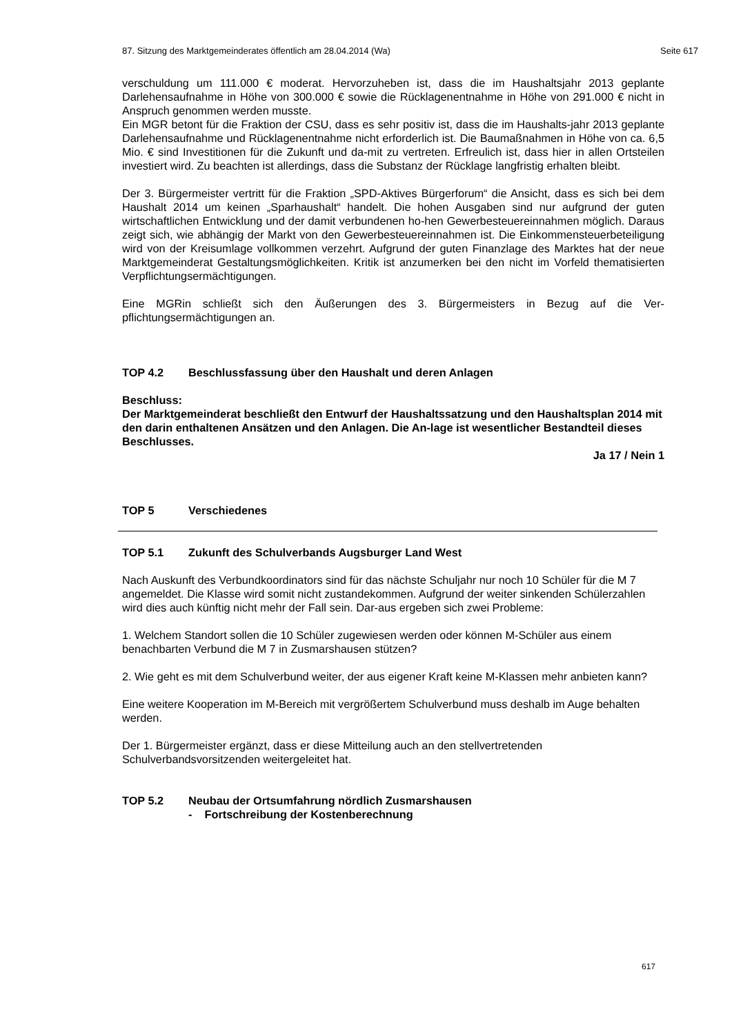87. Sitzung des Marktgemeinderates öffentlich am 28.04.2014 (Wa) Seite 617
verschuldung um 111.000 € moderat. Hervorzuheben ist, dass die im Haushaltsjahr 2013 geplante Darlehensaufnahme in Höhe von 300.000 € sowie die Rücklagenentnahme in Höhe von 291.000 € nicht in Anspruch genommen werden musste.
Ein MGR betont für die Fraktion der CSU, dass es sehr positiv ist, dass die im Haushalts-jahr 2013 geplante Darlehensaufnahme und Rücklagenentnahme nicht erforderlich ist. Die Baumaßnahmen in Höhe von ca. 6,5 Mio. € sind Investitionen für die Zukunft und da-mit zu vertreten. Erfreulich ist, dass hier in allen Ortsteilen investiert wird. Zu beachten ist allerdings, dass die Substanz der Rücklage langfristig erhalten bleibt.
Der 3. Bürgermeister vertritt für die Fraktion „SPD-Aktives Bürgerforum“ die Ansicht, dass es sich bei dem Haushalt 2014 um keinen „Sparhaushalt“ handelt. Die hohen Ausgaben sind nur aufgrund der guten wirtschaftlichen Entwicklung und der damit verbundenen ho-hen Gewerbesteuereinnahmen möglich. Daraus zeigt sich, wie abhängig der Markt von den Gewerbesteuereinnahmen ist. Die Einkommensteuerbeteiligung wird von der Kreisumlage vollkommen verzehrt. Aufgrund der guten Finanzlage des Marktes hat der neue Marktgemeinderat Gestaltungsmöglichkeiten. Kritik ist anzumerken bei den nicht im Vorfeld thematisierten Verpflichtungsermächtigungen.
Eine MGRin schließt sich den Äußerungen des 3. Bürgermeisters in Bezug auf die Ver-pflichtungsermächtigungen an.
TOP 4.2 Beschlussfassung über den Haushalt und deren Anlagen
Beschluss:
Der Marktgemeinderat beschließt den Entwurf der Haushaltssatzung und den Haushaltsplan 2014 mit den darin enthaltenen Ansätzen und den Anlagen. Die An-lage ist wesentlicher Bestandteil dieses Beschlusses.
Ja 17 / Nein 1
TOP 5 Verschiedenes
TOP 5.1 Zukunft des Schulverbands Augsburger Land West
Nach Auskunft des Verbundkoordinators sind für das nächste Schuljahr nur noch 10 Schüler für die M 7 angemeldet. Die Klasse wird somit nicht zustandekommen. Aufgrund der weiter sinkenden Schülerzahlen wird dies auch künftig nicht mehr der Fall sein. Dar-aus ergeben sich zwei Probleme:
1. Welchem Standort sollen die 10 Schüler zugewiesen werden oder können M-Schüler aus einem benachbarten Verbund die M 7 in Zusmarshausen stützen?
2. Wie geht es mit dem Schulverbund weiter, der aus eigener Kraft keine M-Klassen mehr anbieten kann?
Eine weitere Kooperation im M-Bereich mit vergrößertem Schulverbund muss deshalb im Auge behalten werden.
Der 1. Bürgermeister ergänzt, dass er diese Mitteilung auch an den stellvertretenden Schulverbandsvorsitzenden weitergeleitet hat.
TOP 5.2 Neubau der Ortsumfahrung nördlich Zusmarshausen
- Fortschreibung der Kostenberechnung
617